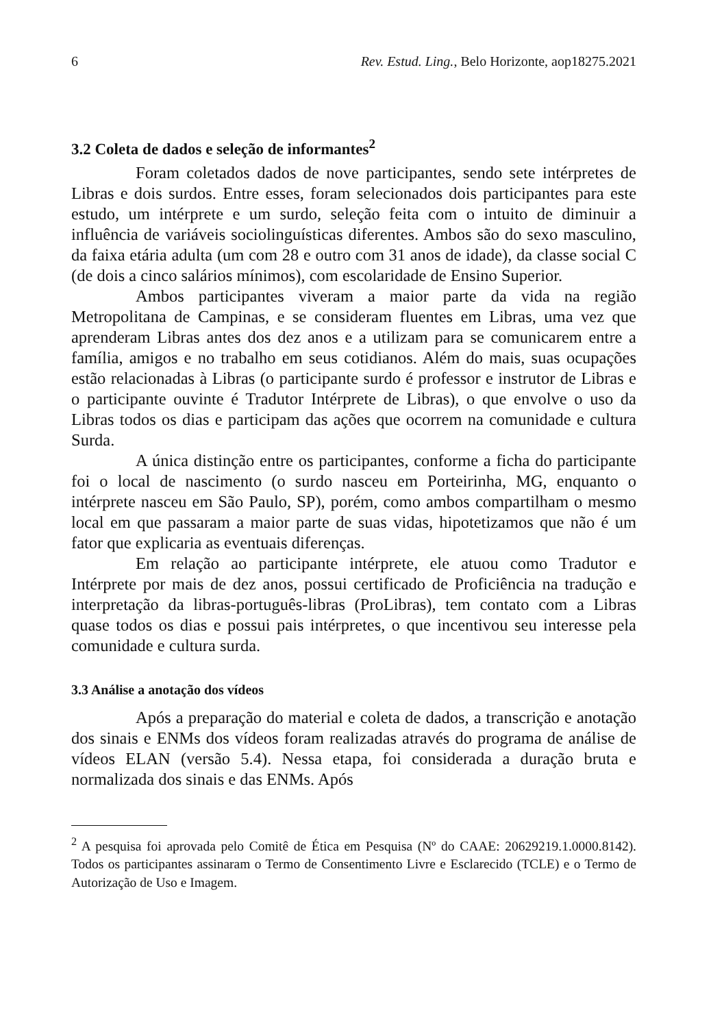6 Rev. Estud. Ling., Belo Horizonte, aop18275.2021
3.2 Coleta de dados e seleção de informantes<sup>2</sup>
Foram coletados dados de nove participantes, sendo sete intérpretes de Libras e dois surdos. Entre esses, foram selecionados dois participantes para este estudo, um intérprete e um surdo, seleção feita com o intuito de diminuir a influência de variáveis sociolinguísticas diferentes. Ambos são do sexo masculino, da faixa etária adulta (um com 28 e outro com 31 anos de idade), da classe social C (de dois a cinco salários mínimos), com escolaridade de Ensino Superior.
Ambos participantes viveram a maior parte da vida na região Metropolitana de Campinas, e se consideram fluentes em Libras, uma vez que aprenderam Libras antes dos dez anos e a utilizam para se comunicarem entre a família, amigos e no trabalho em seus cotidianos. Além do mais, suas ocupações estão relacionadas à Libras (o participante surdo é professor e instrutor de Libras e o participante ouvinte é Tradutor Intérprete de Libras), o que envolve o uso da Libras todos os dias e participam das ações que ocorrem na comunidade e cultura Surda.
A única distinção entre os participantes, conforme a ficha do participante foi o local de nascimento (o surdo nasceu em Porteirinha, MG, enquanto o intérprete nasceu em São Paulo, SP), porém, como ambos compartilham o mesmo local em que passaram a maior parte de suas vidas, hipotetizamos que não é um fator que explicaria as eventuais diferenças.
Em relação ao participante intérprete, ele atuou como Tradutor e Intérprete por mais de dez anos, possui certificado de Proficiência na tradução e interpretação da libras-português-libras (ProLibras), tem contato com a Libras quase todos os dias e possui pais intérpretes, o que incentivou seu interesse pela comunidade e cultura surda.
3.3 Análise a anotação dos vídeos
Após a preparação do material e coleta de dados, a transcrição e anotação dos sinais e ENMs dos vídeos foram realizadas através do programa de análise de vídeos ELAN (versão 5.4). Nessa etapa, foi considerada a duração bruta e normalizada dos sinais e das ENMs. Após
<sup>2</sup> A pesquisa foi aprovada pelo Comitê de Ética em Pesquisa (Nº do CAAE: 20629219.1.0000.8142). Todos os participantes assinaram o Termo de Consentimento Livre e Esclarecido (TCLE) e o Termo de Autorização de Uso e Imagem.